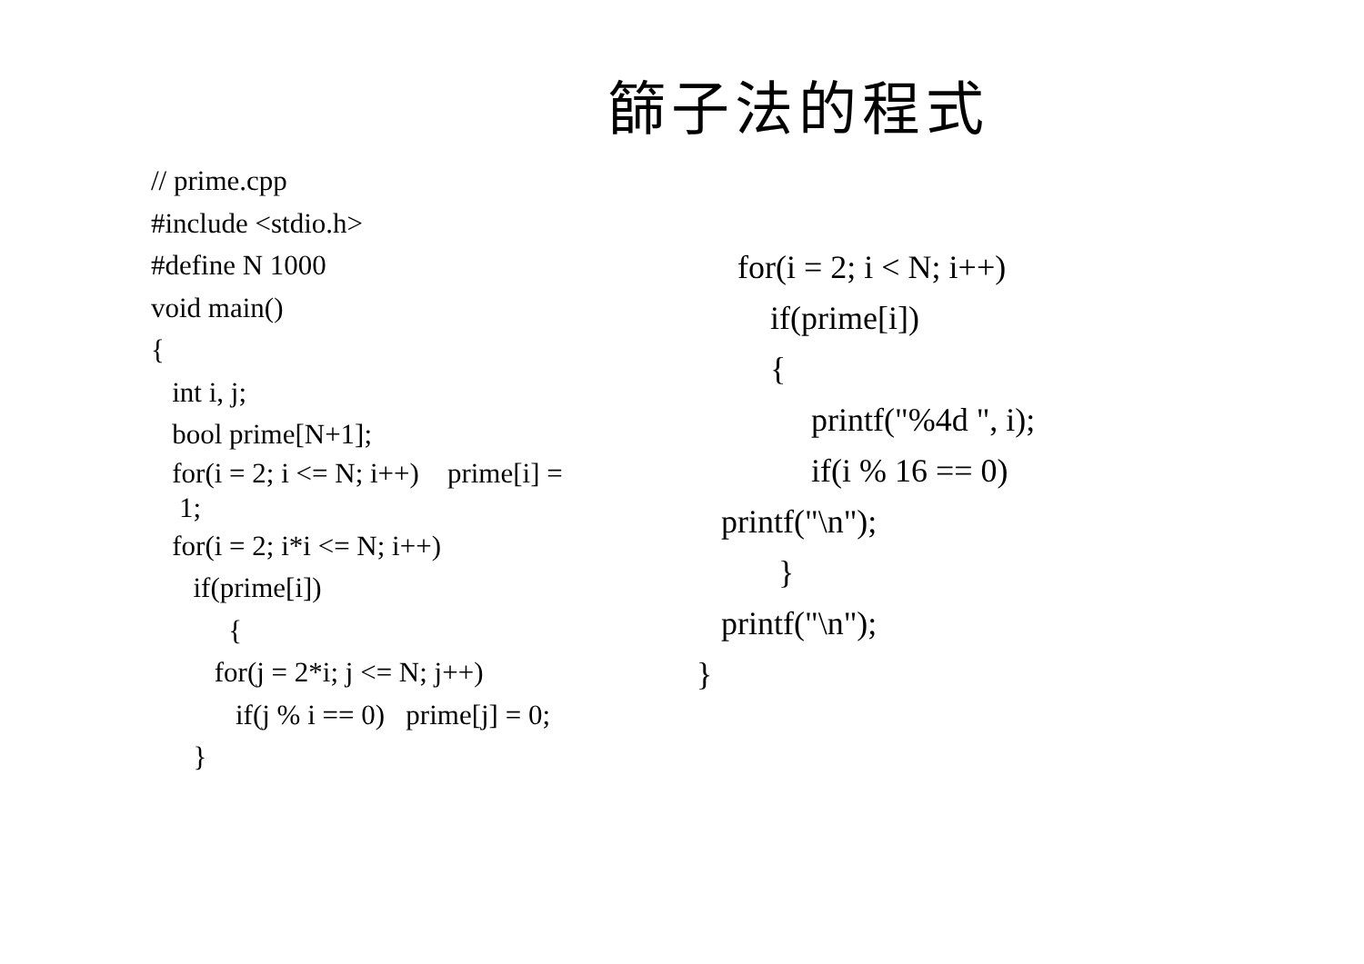篩子法的程式
// prime.cpp
#include <stdio.h>
#define N 1000
void main()
{
int i, j;
bool prime[N+1];
for(i = 2; i <= N; i++) prime[i] = 1;
for(i = 2; i*i <= N; i++)
if(prime[i])
{
for(j = 2*i; j <= N; j++)
if(j % i == 0) prime[j] = 0;
}
for(i = 2; i < N; i++)
if(prime[i])
{
printf("%4d ", i);
if(i % 16 == 0)
printf("\n");
}
printf("\n");
}